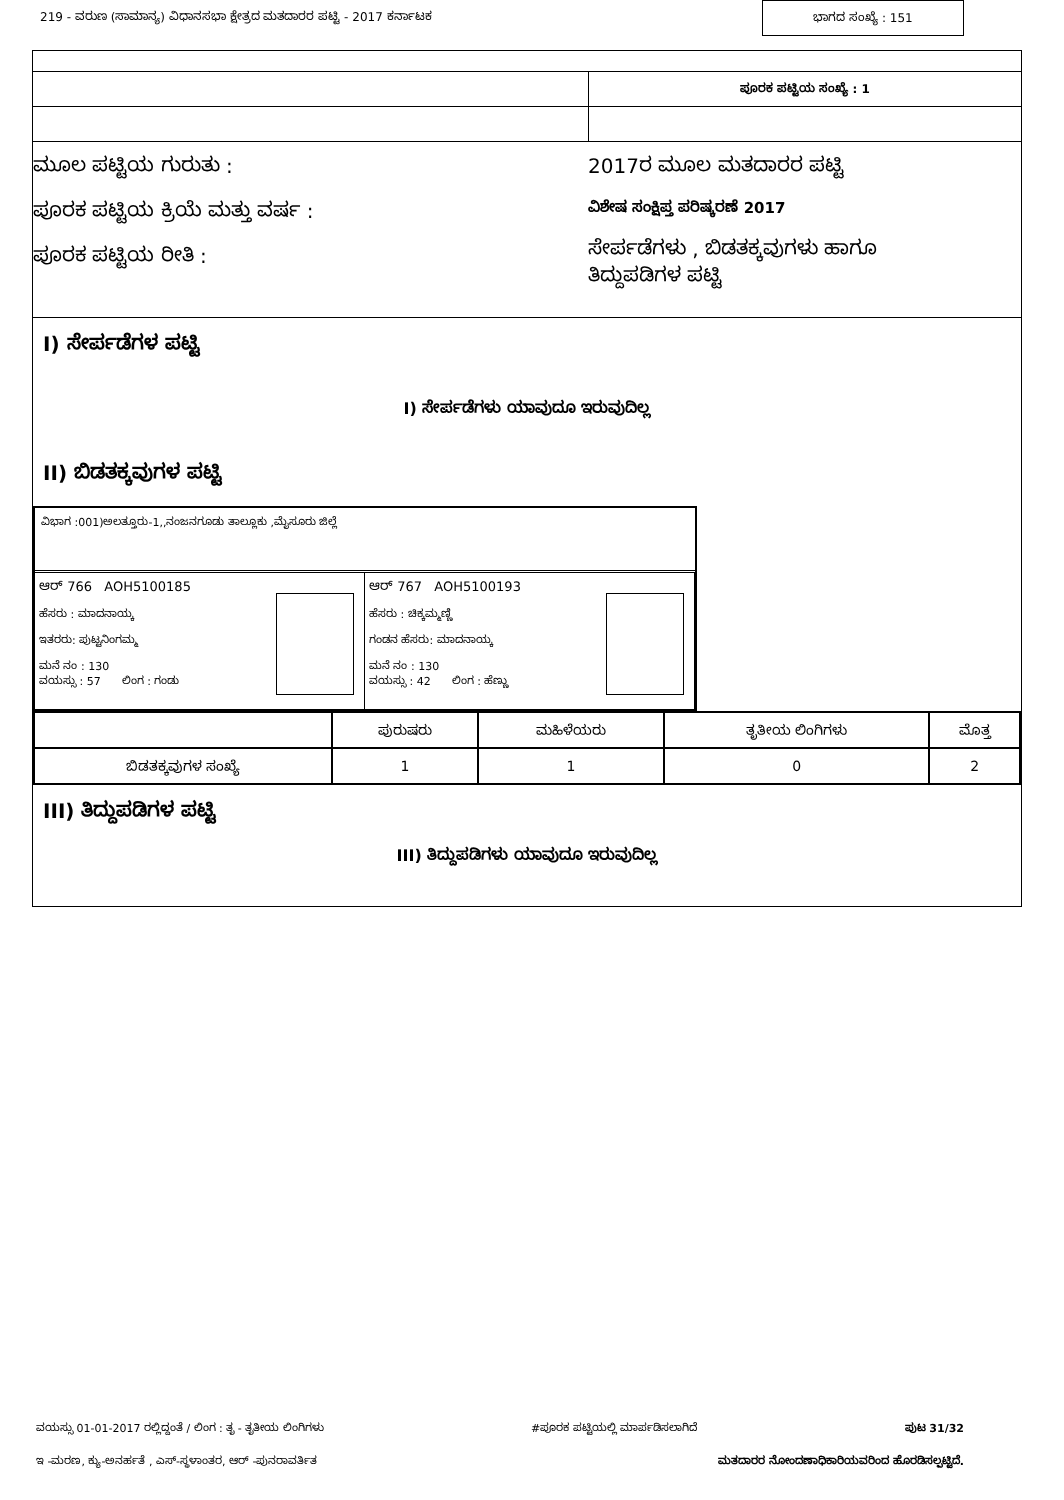219 - ವರುಣ (ಸಾಮಾನ್ಯ) ವಿಧಾನಸಭಾ ಕ್ಷೇತ್ರದ ಮತದಾರರ ಪಟ್ಟಿ - 2017 ಕರ್ನಾಟಕ ಭಾಗದ ಸಂಖ್ಯೆ : 151
ಪೂರಕ ಪಟ್ಟಿಯ ಸಂಖ್ಯೆ : 1
ಮೂಲ ಪಟ್ಟಿಯ ಗುರುತು :
ಪೂರಕ ಪಟ್ಟಿಯ ಕ್ರಿಯೆ ಮತ್ತು ವರ್ಷ :
ಪೂರಕ ಪಟ್ಟಿಯ ರೀತಿ :
2017ರ ಮೂಲ ಮತದಾರರ ಪಟ್ಟಿ
ವಿಶೇಷ ಸಂಕ್ಷಿಪ್ತ ಪರಿಷ್ಕರಣೆ 2017
ಸೇರ್ಪಡೆಗಳು , ಬಿಡತಕ್ಕವುಗಳು ಹಾಗೂ
ತಿದ್ದುಪಡಿಗಳ ಪಟ್ಟಿ
I) ಸೇರ್ಪಡೆಗಳ ಪಟ್ಟಿ
I) ಸೇರ್ಪಡೆಗಳು ಯಾವುದೂ ಇರುವುದಿಲ್ಲ
II) ಬಿಡತಕ್ಕವುಗಳ ಪಟ್ಟಿ
ವಿಭಾಗ :001)ಅಲತ್ತೂರು-1,,ನಂಜನಗೂಡು ತಾಲ್ಲೂಕು ,ಮೈಸೂರು ಜಿಲ್ಲೆ
ಆರ್ 766 AOH5100185
ಹೆಸರು : ಮಾದನಾಯ್ಕ
ಇತರರು: ಪುಟ್ಟನಿಂಗಮ್ಮ
ಮನೆ ನಂ : 130
ವಯಸ್ಸು : 57 ಲಿಂಗ : ಗಂಡು
ಆರ್ 767 AOH5100193
ಹೆಸರು : ಚಿಕ್ಕಮ್ಮಣ್ಣಿ
ಗಂಡನ ಹೆಸರು: ಮಾದನಾಯ್ಕ
ಮನೆ ನಂ : 130
ವಯಸ್ಸು : 42 ಲಿಂಗ : ಹೆಣ್ಣು
| | ಪುರುಷರು | ಮಹಿಳೆಯರು | ತೃತೀಯ ಲಿಂಗಿಗಳು | ಮೊತ್ತ |
| --- | --- | --- | --- | --- |
| ಬಿಡತಕ್ಕವುಗಳ ಸಂಖ್ಯೆ | 1 | 1 | 0 | 2 |
III) ತಿದ್ದುಪಡಿಗಳ ಪಟ್ಟಿ
III) ತಿದ್ದುಪಡಿಗಳು ಯಾವುದೂ ಇರುವುದಿಲ್ಲ
ವಯಸ್ಸು 01-01-2017 ರಲ್ಲಿದ್ದಂತೆ / ಲಿಂಗ : ತೃ - ತೃತೀಯ ಲಿಂಗಿಗಳು #ಪೂರಕ ಪಟ್ಟಿಯಲ್ಲಿ ಮಾರ್ಪಡಿಸಲಾಗಿದೆ ಪುಟ 31/32
ಇ -ಮರಣ, ಕ್ಯು-ಅನರ್ಹತೆ , ಎಸ್-ಸ್ಥಳಾಂತರ, ಆರ್ -ಪುನರಾವರ್ತಿತ ಮತದಾರರ ನೋಂದಣಾಧಿಕಾರಿಯವರಿಂದ ಹೊರಡಿಸಲ್ಪಟ್ಟಿದೆ.